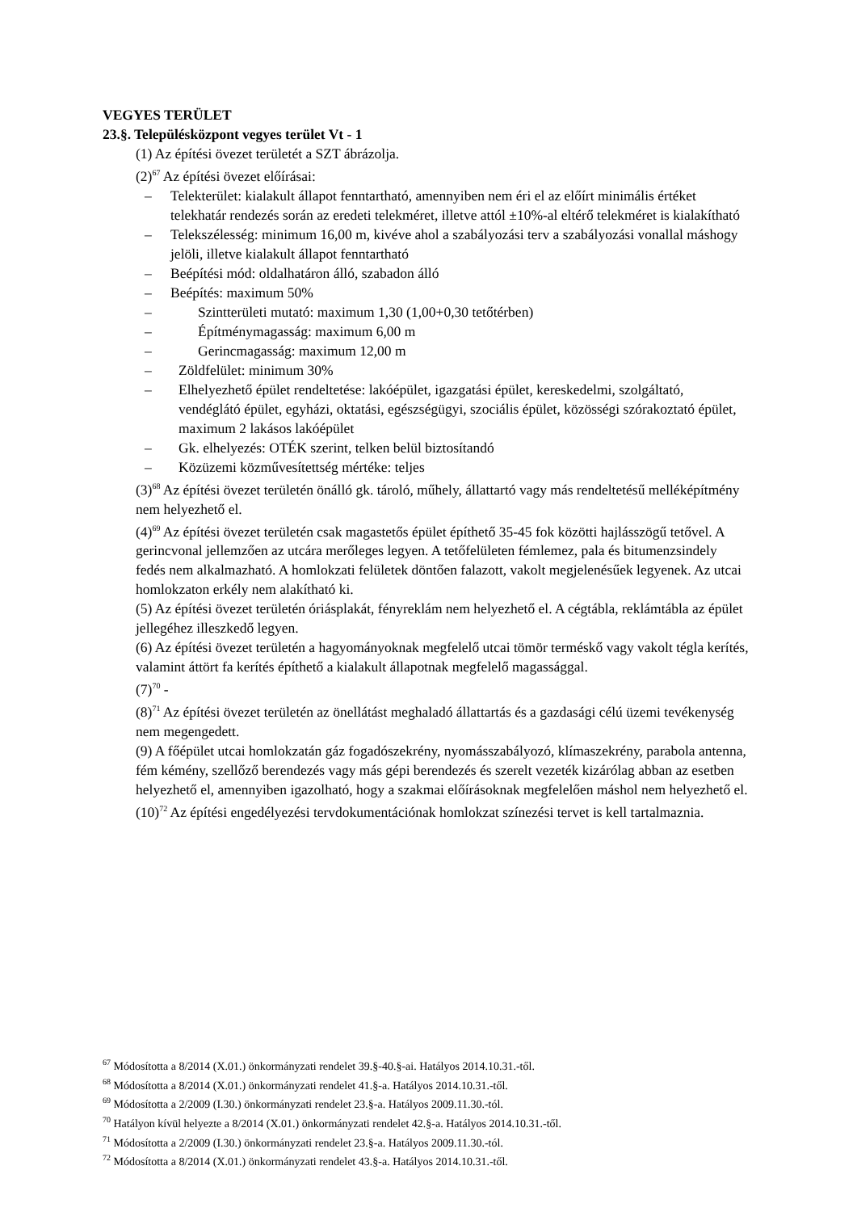VEGYES TERÜLET
23.§. Településközpont vegyes terület Vt - 1
(1) Az építési övezet területét a SZT ábrázolja.
(2)<sup>67</sup> Az építési övezet előírásai:
– Telekterület: kialakult állapot fenntartható, amennyiben nem éri el az előírt minimális értéket telekhatár rendezés során az eredeti telekméret, illetve attól ±10%-al eltérő telekméret is kialakítható
– Telekszélesség: minimum 16,00 m, kivéve ahol a szabályozási terv a szabályozási vonallal máshogy jelöli, illetve kialakult állapot fenntartható
– Beépítési mód: oldalhatáron álló, szabadon álló
– Beépítés: maximum 50%
– Szintterületi mutató: maximum 1,30 (1,00+0,30 tetőtérben)
– Építménymagasság: maximum 6,00 m
– Gerincmagasság: maximum 12,00 m
– Zöldfelület: minimum 30%
– Elhelyezhető épület rendeltetése: lakóépület, igazgatási épület, kereskedelmi, szolgáltató, vendéglátó épület, egyházi, oktatási, egészségügyi, szociális épület, közösségi szórakoztató épület, maximum 2 lakásos lakóépület
– Gk. elhelyezés: OTÉK szerint, telken belül biztosítandó
– Közüzemi közművesítettség mértéke: teljes
(3)<sup>68</sup> Az építési övezet területén önálló gk. tároló, műhely, állattartó vagy más rendeltetésű melléképítmény nem helyezhető el.
(4)<sup>69</sup> Az építési övezet területén csak magastetős épület építhető 35-45 fok közötti hajlásszögű tetővel. A gerincvonal jellemzően az utcára merőleges legyen. A tetőfelületen fémlemez, pala és bitumenzsindely fedés nem alkalmazható. A homlokzati felületek döntően falazott, vakolt megjelenésűek legyenek. Az utcai homlokzaton erkély nem alakítható ki.
(5) Az építési övezet területén óriásplakát, fényreklám nem helyezhető el. A cégtábla, reklámtábla az épület jellegéhez illeszkedő legyen.
(6) Az építési övezet területén a hagyományoknak megfelelő utcai tömör terméskő vagy vakolt tégla kerítés, valamint áttört fa kerítés építhető a kialakult állapotnak megfelelő magassággal.
(7)<sup>70</sup> -
(8)<sup>71</sup> Az építési övezet területén az önellátást meghaladó állattartás és a gazdasági célú üzemi tevékenység nem megengedett.
(9) A főépület utcai homlokzatán gáz fogadószekrény, nyomásszabályozó, klímaszekrény, parabola antenna, fém kémény, szellőző berendezés vagy más gépi berendezés és szerelt vezeték kizárólag abban az esetben helyezhető el, amennyiben igazolható, hogy a szakmai előírásoknak megfelelően máshol nem helyezhető el.
(10)<sup>72</sup> Az építési engedélyezési tervdokumentációnak homlokzat színezési tervet is kell tartalmaznia.
<sup>67</sup> Módosította a 8/2014 (X.01.) önkormányzati rendelet 39.§-40.§-ai. Hatályos 2014.10.31.-től.
<sup>68</sup> Módosította a 8/2014 (X.01.) önkormányzati rendelet 41.§-a. Hatályos 2014.10.31.-től.
<sup>69</sup> Módosította a 2/2009 (I.30.) önkormányzati rendelet 23.§-a. Hatályos 2009.11.30.-tól.
<sup>70</sup> Hatályon kívül helyezte a 8/2014 (X.01.) önkormányzati rendelet 42.§-a. Hatályos 2014.10.31.-től.
<sup>71</sup> Módosította a 2/2009 (I.30.) önkormányzati rendelet 23.§-a. Hatályos 2009.11.30.-tól.
<sup>72</sup> Módosította a 8/2014 (X.01.) önkormányzati rendelet 43.§-a. Hatályos 2014.10.31.-től.